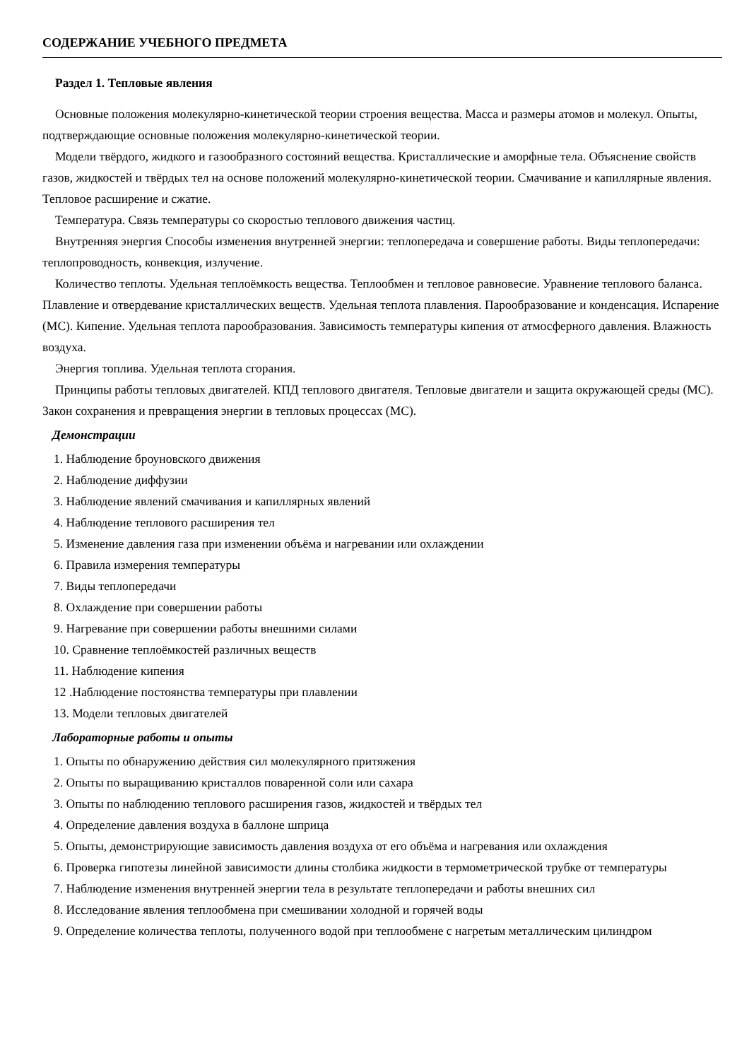СОДЕРЖАНИЕ УЧЕБНОГО ПРЕДМЕТА
Раздел 1. Тепловые явления
Основные положения молекулярно-кинетической теории строения вещества. Масса и размеры атомов и молекул. Опыты, подтверждающие основные положения молекулярно-кинетической теории.
Модели твёрдого, жидкого и газообразного состояний вещества. Кристаллические и аморфные тела. Объяснение свойств газов, жидкостей и твёрдых тел на основе положений молекулярно-кинетической теории. Смачивание и капиллярные явления. Тепловое расширение и сжатие.
Температура. Связь температуры со скоростью теплового движения частиц.
Внутренняя энергия Способы изменения внутренней энергии: теплопередача и совершение работы. Виды теплопередачи: теплопроводность, конвекция, излучение.
Количество теплоты. Удельная теплоёмкость вещества. Теплообмен и тепловое равновесие. Уравнение теплового баланса. Плавление и отвердевание кристаллических веществ. Удельная теплота плавления. Парообразование и конденсация. Испарение (МС). Кипение. Удельная теплота парообразования. Зависимость температуры кипения от атмосферного давления. Влажность воздуха.
Энергия топлива. Удельная теплота сгорания.
Принципы работы тепловых двигателей. КПД теплового двигателя. Тепловые двигатели и защита окружающей среды (МС). Закон сохранения и превращения энергии в тепловых процессах (МС).
Демонстрации
1. Наблюдение броуновского движения
2. Наблюдение диффузии
3. Наблюдение явлений смачивания и капиллярных явлений
4. Наблюдение теплового расширения тел
5. Изменение давления газа при изменении объёма и нагревании или охлаждении
6. Правила измерения температуры
7. Виды теплопередачи
8. Охлаждение при совершении работы
9. Нагревание при совершении работы внешними силами
10. Сравнение теплоёмкостей различных веществ
11. Наблюдение кипения
12 .Наблюдение постоянства температуры при плавлении
13. Модели тепловых двигателей
Лабораторные работы и опыты
1. Опыты по обнаружению действия сил молекулярного притяжения
2. Опыты по выращиванию кристаллов поваренной соли или сахара
3. Опыты по наблюдению теплового расширения газов, жидкостей и твёрдых тел
4. Определение давления воздуха в баллоне шприца
5. Опыты, демонстрирующие зависимость давления воздуха от его объёма и нагревания или охлаждения
6. Проверка гипотезы линейной зависимости длины столбика жидкости в термометрической трубке от температуры
7. Наблюдение изменения внутренней энергии тела в результате теплопередачи и работы внешних сил
8. Исследование явления теплообмена при смешивании холодной и горячей воды
9. Определение количества теплоты, полученного водой при теплообмене с нагретым металлическим цилиндром